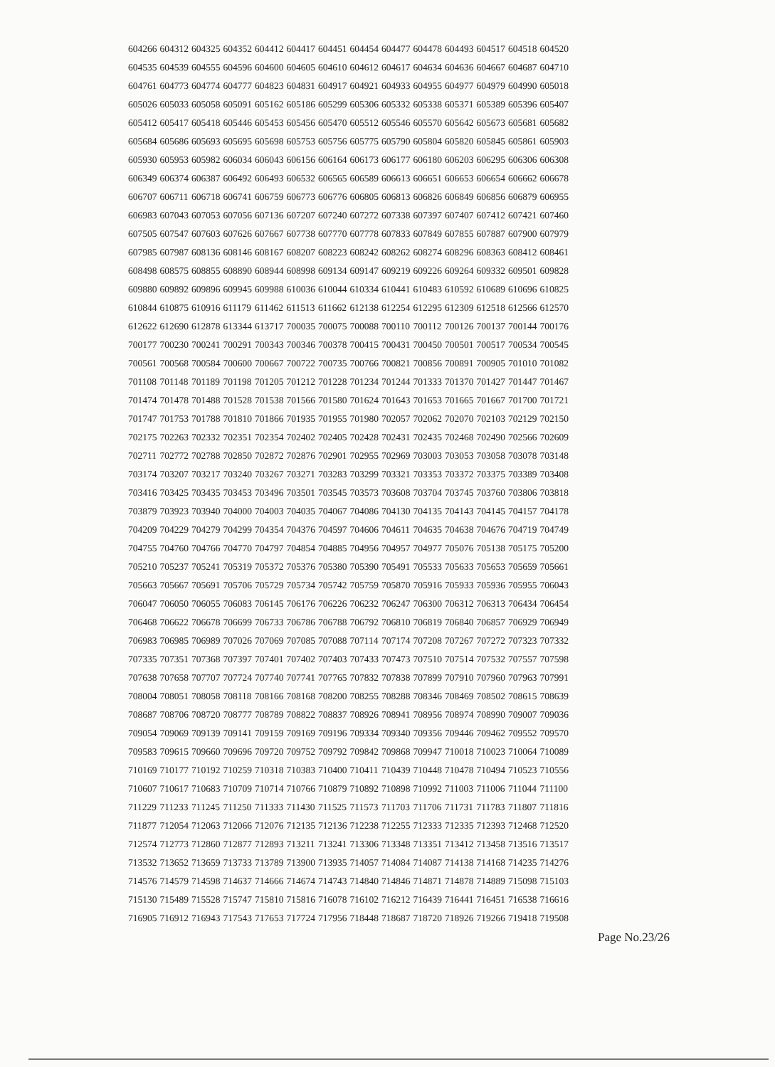| 604266 | 604312 | 604325 | 604352 | 604412 | 604417 | 604451 | 604454 | 604477 | 604478 | 604493 | 604517 | 604518 | 604520 |
| 604535 | 604539 | 604555 | 604596 | 604600 | 604605 | 604610 | 604612 | 604617 | 604634 | 604636 | 604667 | 604687 | 604710 |
| 604761 | 604773 | 604774 | 604777 | 604823 | 604831 | 604917 | 604921 | 604933 | 604955 | 604977 | 604979 | 604990 | 605018 |
| 605026 | 605033 | 605058 | 605091 | 605162 | 605186 | 605299 | 605306 | 605332 | 605338 | 605371 | 605389 | 605396 | 605407 |
| 605412 | 605417 | 605418 | 605446 | 605453 | 605456 | 605470 | 605512 | 605546 | 605570 | 605642 | 605673 | 605681 | 605682 |
| 605684 | 605686 | 605693 | 605695 | 605698 | 605753 | 605756 | 605775 | 605790 | 605804 | 605820 | 605845 | 605861 | 605903 |
| 605930 | 605953 | 605982 | 606034 | 606043 | 606156 | 606164 | 606173 | 606177 | 606180 | 606203 | 606295 | 606306 | 606308 |
| 606349 | 606374 | 606387 | 606492 | 606493 | 606532 | 606565 | 606589 | 606613 | 606651 | 606653 | 606654 | 606662 | 606678 |
| 606707 | 606711 | 606718 | 606741 | 606759 | 606773 | 606776 | 606805 | 606813 | 606826 | 606849 | 606856 | 606879 | 606955 |
| 606983 | 607043 | 607053 | 607056 | 607136 | 607207 | 607240 | 607272 | 607338 | 607397 | 607407 | 607412 | 607421 | 607460 |
| 607505 | 607547 | 607603 | 607626 | 607667 | 607738 | 607770 | 607778 | 607833 | 607849 | 607855 | 607887 | 607900 | 607979 |
| 607985 | 607987 | 608136 | 608146 | 608167 | 608207 | 608223 | 608242 | 608262 | 608274 | 608296 | 608363 | 608412 | 608461 |
| 608498 | 608575 | 608855 | 608890 | 608944 | 608998 | 609134 | 609147 | 609219 | 609226 | 609264 | 609332 | 609501 | 609828 |
| 609880 | 609892 | 609896 | 609945 | 609988 | 610036 | 610044 | 610334 | 610441 | 610483 | 610592 | 610689 | 610696 | 610825 |
| 610844 | 610875 | 610916 | 611179 | 611462 | 611513 | 611662 | 612138 | 612254 | 612295 | 612309 | 612518 | 612566 | 612570 |
| 612622 | 612690 | 612878 | 613344 | 613717 | 700035 | 700075 | 700088 | 700110 | 700112 | 700126 | 700137 | 700144 | 700176 |
| 700177 | 700230 | 700241 | 700291 | 700343 | 700346 | 700378 | 700415 | 700431 | 700450 | 700501 | 700517 | 700534 | 700545 |
| 700561 | 700568 | 700584 | 700600 | 700667 | 700722 | 700735 | 700766 | 700821 | 700856 | 700891 | 700905 | 701010 | 701082 |
| 701108 | 701148 | 701189 | 701198 | 701205 | 701212 | 701228 | 701234 | 701244 | 701333 | 701370 | 701427 | 701447 | 701467 |
| 701474 | 701478 | 701488 | 701528 | 701538 | 701566 | 701580 | 701624 | 701643 | 701653 | 701665 | 701667 | 701700 | 701721 |
| 701747 | 701753 | 701788 | 701810 | 701866 | 701935 | 701955 | 701980 | 702057 | 702062 | 702070 | 702103 | 702129 | 702150 |
| 702175 | 702263 | 702332 | 702351 | 702354 | 702402 | 702405 | 702428 | 702431 | 702435 | 702468 | 702490 | 702566 | 702609 |
| 702711 | 702772 | 702788 | 702850 | 702872 | 702876 | 702901 | 702955 | 702969 | 703003 | 703053 | 703058 | 703078 | 703148 |
| 703174 | 703207 | 703217 | 703240 | 703267 | 703271 | 703283 | 703299 | 703321 | 703353 | 703372 | 703375 | 703389 | 703408 |
| 703416 | 703425 | 703435 | 703453 | 703496 | 703501 | 703545 | 703573 | 703608 | 703704 | 703745 | 703760 | 703806 | 703818 |
| 703879 | 703923 | 703940 | 704000 | 704003 | 704035 | 704067 | 704086 | 704130 | 704135 | 704143 | 704145 | 704157 | 704178 |
| 704209 | 704229 | 704279 | 704299 | 704354 | 704376 | 704597 | 704606 | 704611 | 704635 | 704638 | 704676 | 704719 | 704749 |
| 704755 | 704760 | 704766 | 704770 | 704797 | 704854 | 704885 | 704956 | 704957 | 704977 | 705076 | 705138 | 705175 | 705200 |
| 705210 | 705237 | 705241 | 705319 | 705372 | 705376 | 705380 | 705390 | 705491 | 705533 | 705633 | 705653 | 705659 | 705661 |
| 705663 | 705667 | 705691 | 705706 | 705729 | 705734 | 705742 | 705759 | 705870 | 705916 | 705933 | 705936 | 705955 | 706043 |
| 706047 | 706050 | 706055 | 706083 | 706145 | 706176 | 706226 | 706232 | 706247 | 706300 | 706312 | 706313 | 706434 | 706454 |
| 706468 | 706622 | 706678 | 706699 | 706733 | 706786 | 706788 | 706792 | 706810 | 706819 | 706840 | 706857 | 706929 | 706949 |
| 706983 | 706985 | 706989 | 707026 | 707069 | 707085 | 707088 | 707114 | 707174 | 707208 | 707267 | 707272 | 707323 | 707332 |
| 707335 | 707351 | 707368 | 707397 | 707401 | 707402 | 707403 | 707433 | 707473 | 707510 | 707514 | 707532 | 707557 | 707598 |
| 707638 | 707658 | 707707 | 707724 | 707740 | 707741 | 707765 | 707832 | 707838 | 707899 | 707910 | 707960 | 707963 | 707991 |
| 708004 | 708051 | 708058 | 708118 | 708166 | 708168 | 708200 | 708255 | 708288 | 708346 | 708469 | 708502 | 708615 | 708639 |
| 708687 | 708706 | 708720 | 708777 | 708789 | 708822 | 708837 | 708926 | 708941 | 708956 | 708974 | 708990 | 709007 | 709036 |
| 709054 | 709069 | 709139 | 709141 | 709159 | 709169 | 709196 | 709334 | 709340 | 709356 | 709446 | 709462 | 709552 | 709570 |
| 709583 | 709615 | 709660 | 709696 | 709720 | 709752 | 709792 | 709842 | 709868 | 709947 | 710018 | 710023 | 710064 | 710089 |
| 710169 | 710177 | 710192 | 710259 | 710318 | 710383 | 710400 | 710411 | 710439 | 710448 | 710478 | 710494 | 710523 | 710556 |
| 710607 | 710617 | 710683 | 710709 | 710714 | 710766 | 710879 | 710892 | 710898 | 710992 | 711003 | 711006 | 711044 | 711100 |
| 711229 | 711233 | 711245 | 711250 | 711333 | 711430 | 711525 | 711573 | 711703 | 711706 | 711731 | 711783 | 711807 | 711816 |
| 711877 | 712054 | 712063 | 712066 | 712076 | 712135 | 712136 | 712238 | 712255 | 712333 | 712335 | 712393 | 712468 | 712520 |
| 712574 | 712773 | 712860 | 712877 | 712893 | 713211 | 713241 | 713306 | 713348 | 713351 | 713412 | 713458 | 713516 | 713517 |
| 713532 | 713652 | 713659 | 713733 | 713789 | 713900 | 713935 | 714057 | 714084 | 714087 | 714138 | 714168 | 714235 | 714276 |
| 714576 | 714579 | 714598 | 714637 | 714666 | 714674 | 714743 | 714840 | 714846 | 714871 | 714878 | 714889 | 715098 | 715103 |
| 715130 | 715489 | 715528 | 715747 | 715810 | 715816 | 716078 | 716102 | 716212 | 716439 | 716441 | 716451 | 716538 | 716616 |
| 716905 | 716912 | 716943 | 717543 | 717653 | 717724 | 717956 | 718448 | 718687 | 718720 | 718926 | 719266 | 719418 | 719508 |
Page No.23/26